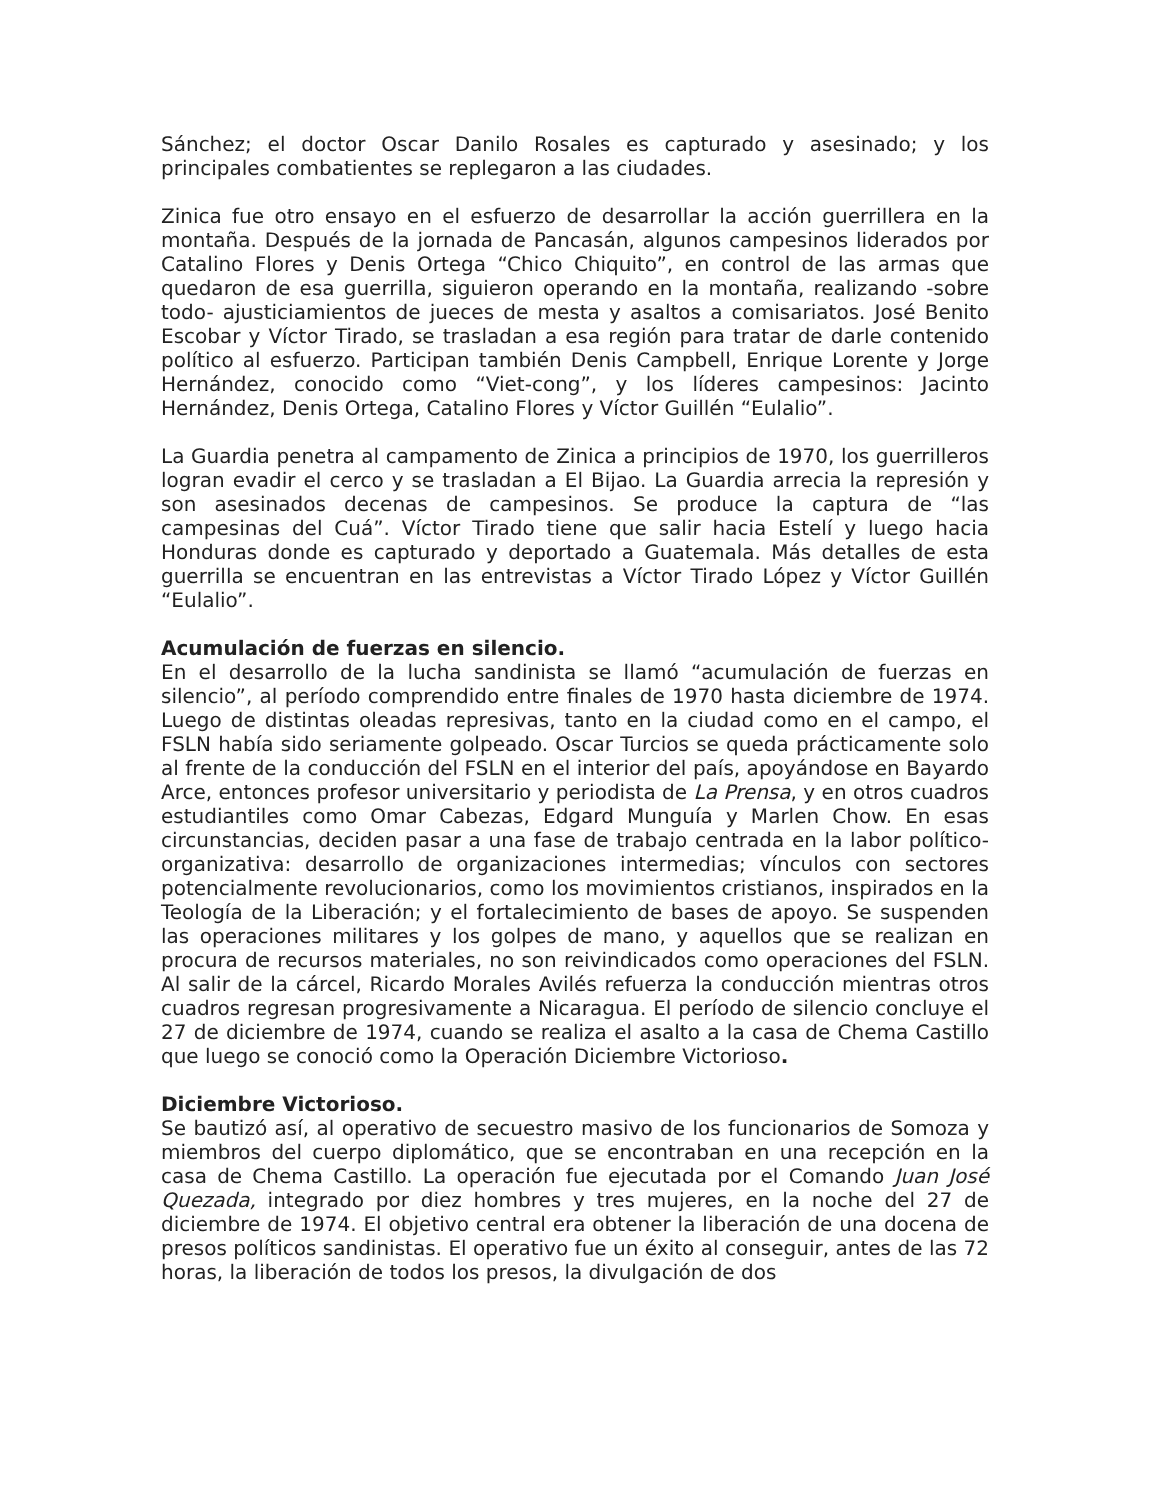Sánchez; el doctor Oscar Danilo Rosales es capturado y asesinado; y los principales combatientes se replegaron a las ciudades.
Zinica fue otro ensayo en el esfuerzo de desarrollar la acción guerrillera en la montaña. Después de la jornada de Pancasán, algunos campesinos liderados por Catalino Flores y Denis Ortega “Chico Chiquito”, en control de las armas que quedaron de esa guerrilla, siguieron operando en la montaña, realizando -sobre todo- ajusticiamientos de jueces de mesta y asaltos a comisariatos. José Benito Escobar y Víctor Tirado, se trasladan a esa región para tratar de darle contenido político al esfuerzo. Participan también Denis Campbell, Enrique Lorente y Jorge Hernández, conocido como “Viet-cong”, y los líderes campesinos: Jacinto Hernández, Denis Ortega, Catalino Flores y Víctor Guillén “Eulalio”.
La Guardia penetra al campamento de Zinica a principios de 1970, los guerrilleros logran evadir el cerco y se trasladan a El Bijao. La Guardia arrecia la represión y son asesinados decenas de campesinos. Se produce la captura de “las campesinas del Cuá”. Víctor Tirado tiene que salir hacia Estelí y luego hacia Honduras donde es capturado y deportado a Guatemala. Más detalles de esta guerrilla se encuentran en las entrevistas a Víctor Tirado López y Víctor Guillén “Eulalio”.
Acumulación de fuerzas en silencio.
En el desarrollo de la lucha sandinista se llamó “acumulación de fuerzas en silencio”, al período comprendido entre finales de 1970 hasta diciembre de 1974. Luego de distintas oleadas represivas, tanto en la ciudad como en el campo, el FSLN había sido seriamente golpeado. Oscar Turcios se queda prácticamente solo al frente de la conducción del FSLN en el interior del país, apoyándose en Bayardo Arce, entonces profesor universitario y periodista de La Prensa, y en otros cuadros estudiantiles como Omar Cabezas, Edgard Munguía y Marlen Chow. En esas circunstancias, deciden pasar a una fase de trabajo centrada en la labor político-organizativa: desarrollo de organizaciones intermedias; vínculos con sectores potencialmente revolucionarios, como los movimientos cristianos, inspirados en la Teología de la Liberación; y el fortalecimiento de bases de apoyo. Se suspenden las operaciones militares y los golpes de mano, y aquellos que se realizan en procura de recursos materiales, no son reivindicados como operaciones del FSLN. Al salir de la cárcel, Ricardo Morales Avilés refuerza la conducción mientras otros cuadros regresan progresivamente a Nicaragua. El período de silencio concluye el 27 de diciembre de 1974, cuando se realiza el asalto a la casa de Chema Castillo que luego se conoció como la Operación Diciembre Victorioso.
Diciembre Victorioso.
Se bautizó así, al operativo de secuestro masivo de los funcionarios de Somoza y miembros del cuerpo diplomático, que se encontraban en una recepción en la casa de Chema Castillo. La operación fue ejecutada por el Comando Juan José Quezada, integrado por diez hombres y tres mujeres, en la noche del 27 de diciembre de 1974. El objetivo central era obtener la liberación de una docena de presos políticos sandinistas. El operativo fue un éxito al conseguir, antes de las 72 horas, la liberación de todos los presos, la divulgación de dos